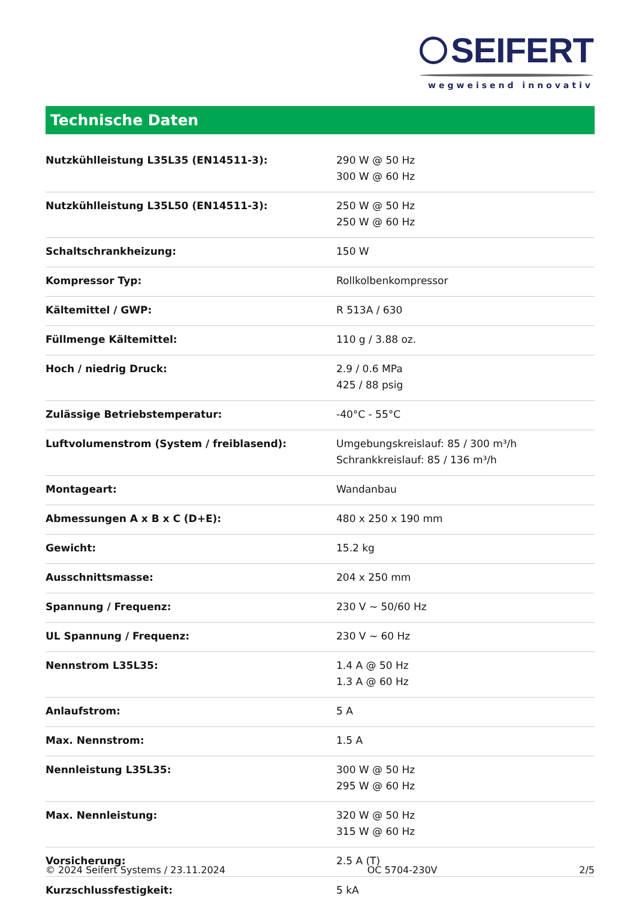SEIFERT
wegweisend innovativ
Technische Daten
| Nutzkühlleistung L35L35 (EN14511-3): | 290 W @ 50 Hz 300 W @ 60 Hz |
| Nutzkühlleistung L35L50 (EN14511-3): | 250 W @ 50 Hz 250 W @ 60 Hz |
| Schaltschrankheizung: | 150 W |
| Kompressor Typ: | Rollkolbenkompressor |
| Kältemittel / GWP: | R 513A / 630 |
| Füllmenge Kältemittel: | 110 g / 3.88 oz. |
| Hoch / niedrig Druck: | 2.9 / 0.6 MPa 425 / 88 psig |
| Zulässige Betriebstemperatur: | -40°C - 55°C |
| Luftvolumenstrom (System / freiblasend): | Umgebungskreislauf: 85 / 300 m³/h Schrankkreislauf: 85 / 136 m³/h |
| Montageart: | Wandanbau |
| Abmessungen A x B x C (D+E): | 480 x 250 x 190 mm |
| Gewicht: | 15.2 kg |
| Ausschnittsmasse: | 204 x 250 mm |
| Spannung / Frequenz: | 230 V ~ 50/60 Hz |
| UL Spannung / Frequenz: | 230 V ~ 60 Hz |
| Nennstrom L35L35: | 1.4 A @ 50 Hz 1.3 A @ 60 Hz |
| Anlaufstrom: | 5 A |
| Max. Nennstrom: | 1.5 A |
| Nennleistung L35L35: | 300 W @ 50 Hz 295 W @ 60 Hz |
| Max. Nennleistung: | 320 W @ 50 Hz 315 W @ 60 Hz |
| Vorsicherung: | 2.5 A (T) |
| Kurzschlussfestigkeit: | 5 kA |
© 2024 Seifert Systems / 23.11.2024 OC 5704-230V 2/5